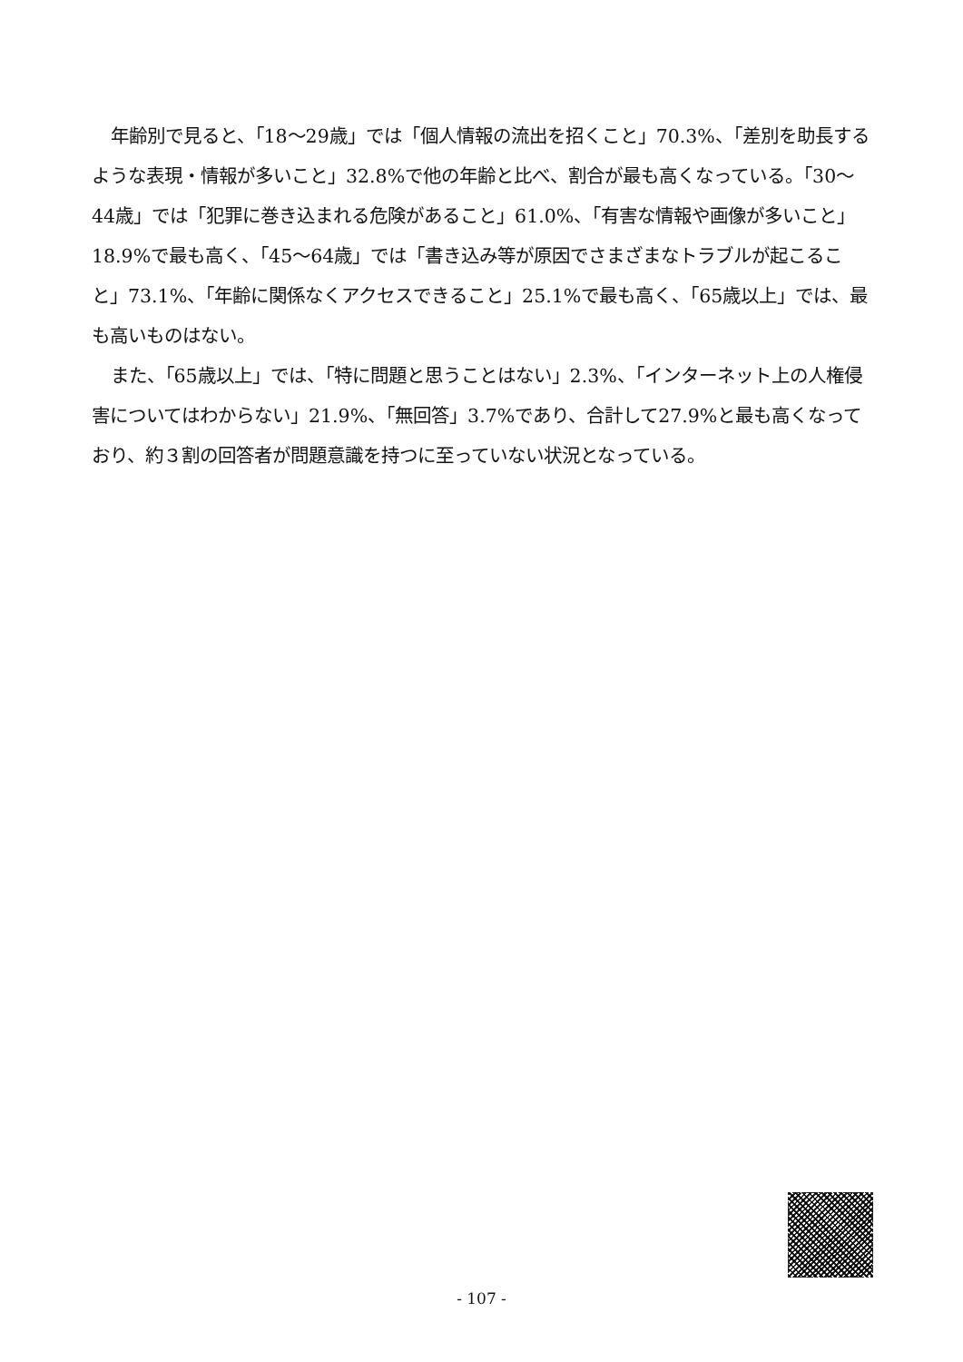年齢別で見ると、「18～29歳」では「個人情報の流出を招くこと」70.3%、「差別を助長するような表現・情報が多いこと」32.8%で他の年齢と比べ、割合が最も高くなっている。「30～44歳」では「犯罪に巻き込まれる危険があること」61.0%、「有害な情報や画像が多いこと」18.9%で最も高く、「45～64歳」では「書き込み等が原因でさまざまなトラブルが起こること」73.1%、「年齢に関係なくアクセスできること」25.1%で最も高く、「65歳以上」では、最も高いものはない。
また、「65歳以上」では、「特に問題と思うことはない」2.3%、「インターネット上の人権侵害についてはわからない」21.9%、「無回答」3.7%であり、合計して27.9%と最も高くなっており、約３割の回答者が問題意識を持つに至っていない状況となっている。
- 107 -